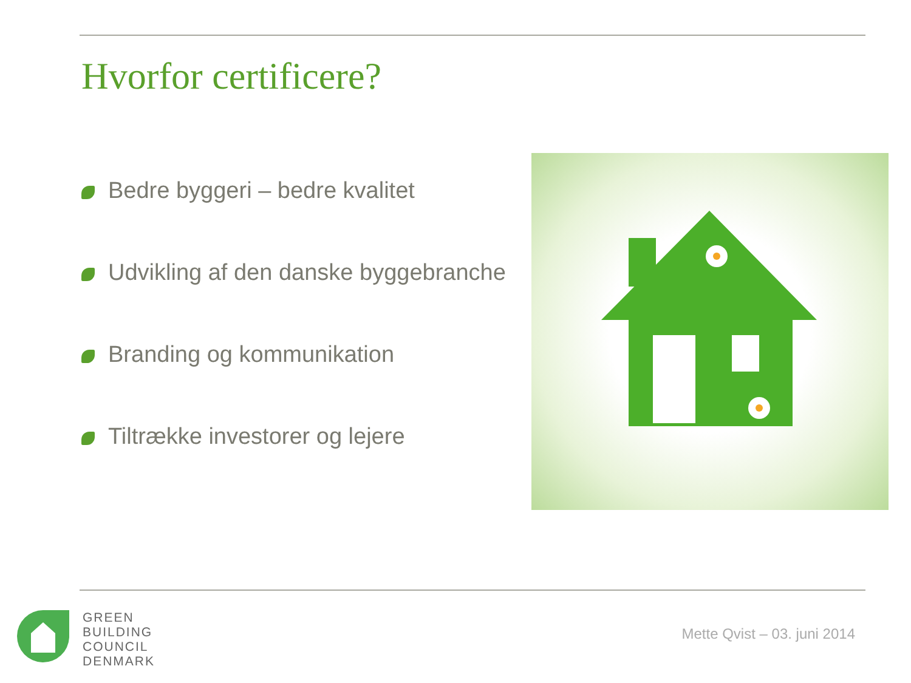Hvorfor certificere?
Bedre byggeri – bedre kvalitet
Udvikling af den danske byggebranche
Branding og kommunikation
Tiltrække investorer og lejere
GREEN
BUILDING
COUNCIL
DENMARK
Mette Qvist – 03. juni 2014